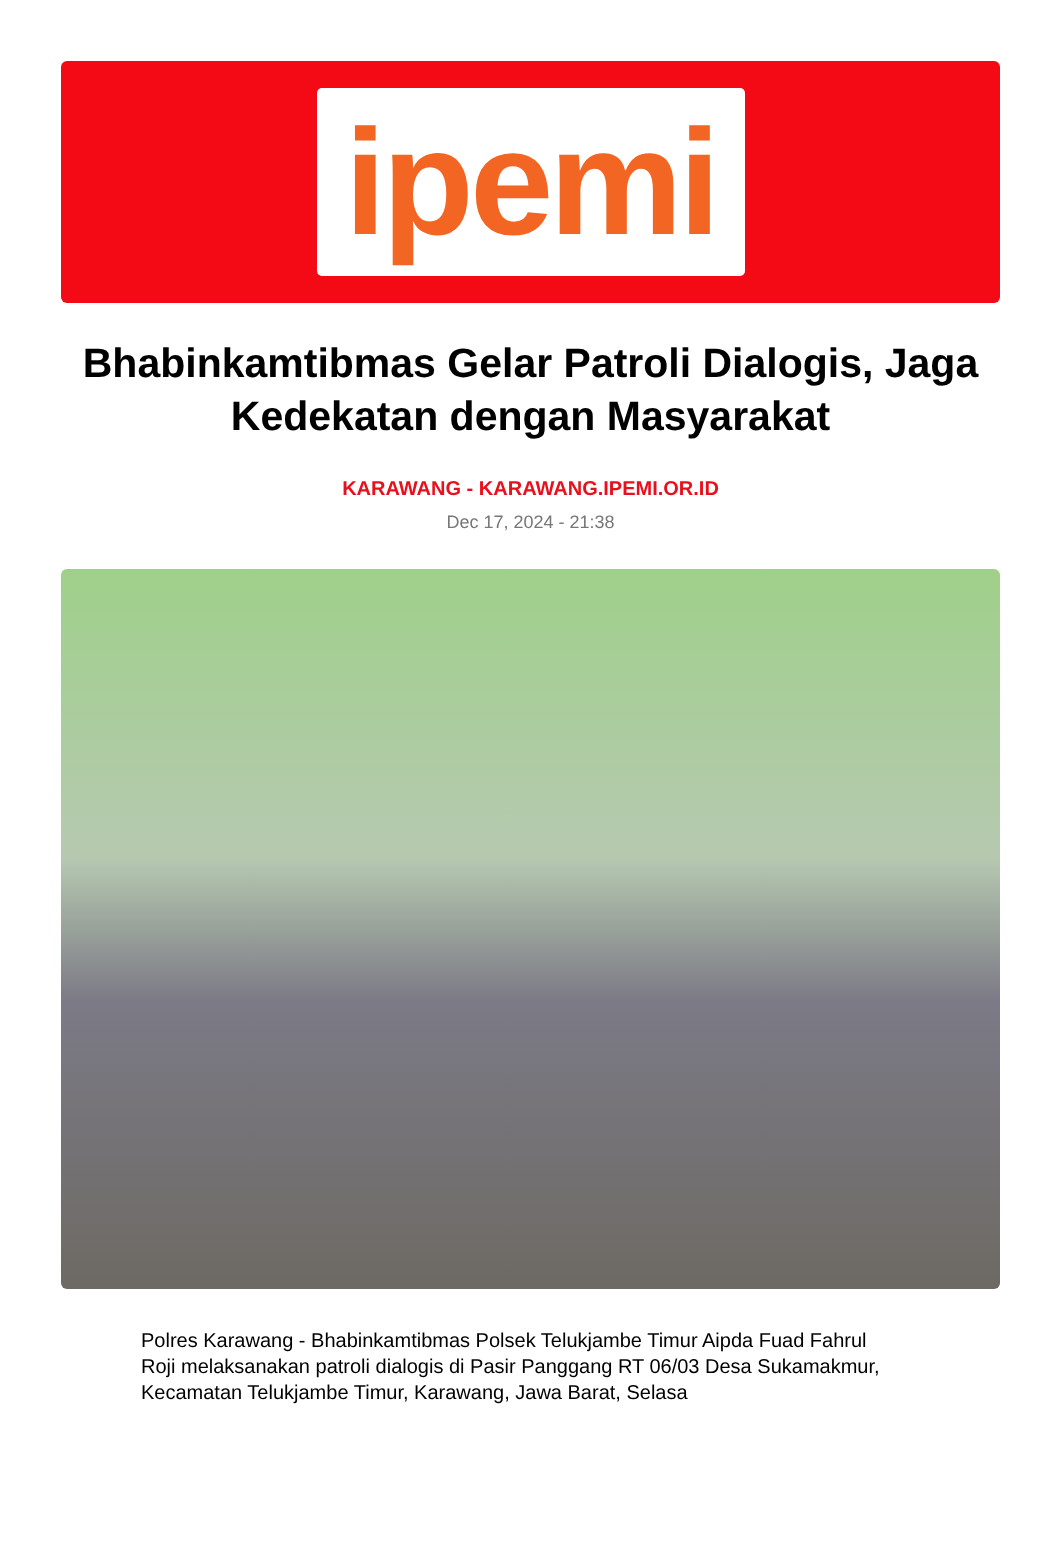ipemi
Bhabinkamtibmas Gelar Patroli Dialogis, Jaga Kedekatan dengan Masyarakat
KARAWANG - KARAWANG.IPEMI.OR.ID
Dec 17, 2024 - 21:38
Polres Karawang - Bhabinkamtibmas Polsek Telukjambe Timur Aipda Fuad Fahrul Roji melaksanakan patroli dialogis di Pasir Panggang RT 06/03 Desa Sukamakmur, Kecamatan Telukjambe Timur, Karawang, Jawa Barat, Selasa